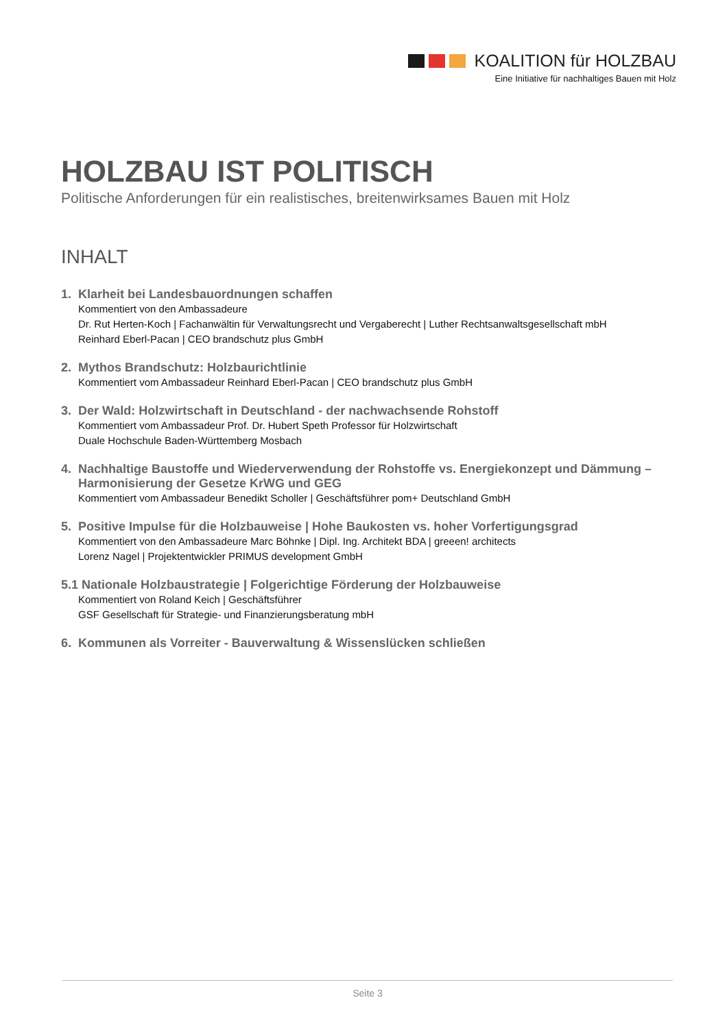KOALITION für HOLZBAU
Eine Initiative für nachhaltiges Bauen mit Holz
HOLZBAU IST POLITISCH
Politische Anforderungen für ein realistisches, breitenwirksames Bauen mit Holz
INHALT
1. Klarheit bei Landesbauordnungen schaffen
Kommentiert von den Ambassadeure
Dr. Rut Herten-Koch | Fachanwältin für Verwaltungsrecht und Vergaberecht | Luther Rechtsanwaltsgesellschaft mbH
Reinhard Eberl-Pacan | CEO brandschutz plus GmbH
2. Mythos Brandschutz: Holzbaurichtlinie
Kommentiert vom Ambassadeur Reinhard Eberl-Pacan | CEO brandschutz plus GmbH
3. Der Wald: Holzwirtschaft in Deutschland - der nachwachsende Rohstoff
Kommentiert vom Ambassadeur Prof. Dr. Hubert Speth Professor für Holzwirtschaft
Duale Hochschule Baden-Württemberg Mosbach
4. Nachhaltige Baustoffe und Wiederverwendung der Rohstoffe vs. Energiekonzept und Dämmung – Harmonisierung der Gesetze KrWG und GEG
Kommentiert vom Ambassadeur Benedikt Scholler | Geschäftsführer pom+ Deutschland GmbH
5. Positive Impulse für die Holzbauweise | Hohe Baukosten vs. hoher Vorfertigungsgrad
Kommentiert von den Ambassadeure Marc Böhnke | Dipl. Ing. Architekt BDA | greeen! architects
Lorenz Nagel | Projektentwickler PRIMUS development GmbH
5.1 Nationale Holzbaustrategie | Folgerichtige Förderung der Holzbauweise
Kommentiert von Roland Keich | Geschäftsführer
GSF Gesellschaft für Strategie- und Finanzierungsberatung mbH
6. Kommunen als Vorreiter - Bauverwaltung & Wissenslücken schließen
Seite 3